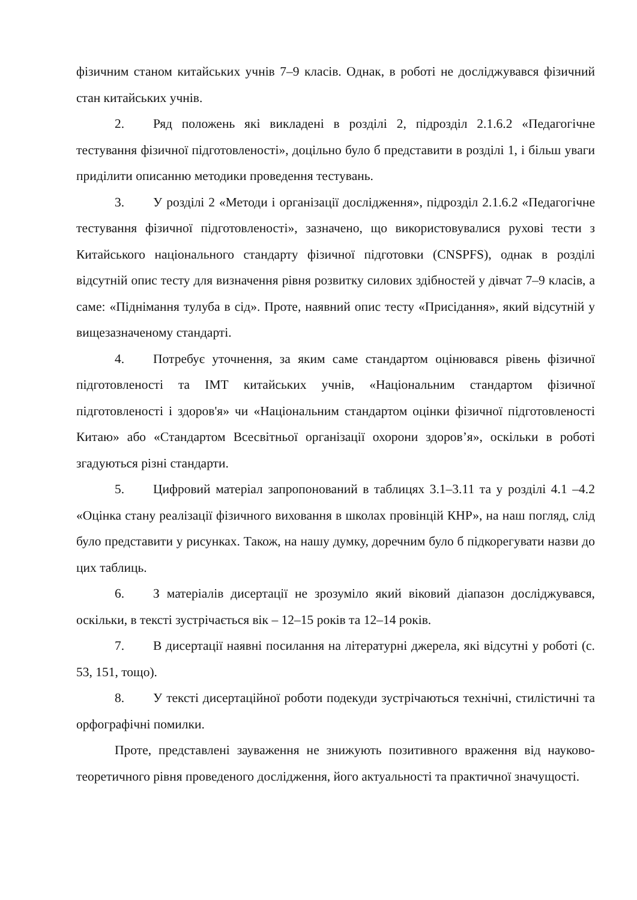фізичним станом китайських учнів 7–9 класів. Однак, в роботі не досліджувався фізичний стан китайських учнів.
2. Ряд положень які викладені в розділі 2, підрозділ 2.1.6.2 «Педагогічне тестування фізичної підготовленості», доцільно було б представити в розділі 1, і більш уваги приділити описанню методики проведення тестувань.
3. У розділі 2 «Методи і організації дослідження», підрозділ 2.1.6.2 «Педагогічне тестування фізичної підготовленості», зазначено, що використовувалися рухові тести з Китайського національного стандарту фізичної підготовки (CNSPFS), однак в розділі відсутній опис тесту для визначення рівня розвитку силових здібностей у дівчат 7–9 класів, а саме: «Піднімання тулуба в сід». Проте, наявний опис тесту «Присідання», який відсутній у вищезазначеному стандарті.
4. Потребує уточнення, за яким саме стандартом оцінювався рівень фізичної підготовленості та ІМТ китайських учнів, «Національним стандартом фізичної підготовленості і здоров'я» чи «Національним стандартом оцінки фізичної підготовленості Китаю» або «Стандартом Всесвітньої організації охорони здоров’я», оскільки в роботі згадуються різні стандарти.
5. Цифровий матеріал запропонований в таблицях 3.1–3.11 та у розділі 4.1 –4.2 «Оцінка стану реалізації фізичного виховання в школах провінцій КНР», на наш погляд, слід було представити у рисунках. Також, на нашу думку, доречним було б підкорегувати назви до цих таблиць.
6. З матеріалів дисертації не зрозуміло який віковий діапазон досліджувався, оскільки, в тексті зустрічається вік – 12–15 років та 12–14 років.
7. В дисертації наявні посилання на літературні джерела, які відсутні у роботі (с. 53, 151, тощо).
8. У тексті дисертаційної роботи подекуди зустрічаються технічні, стилістичні та орфографічні помилки.
Проте, представлені зауваження не знижують позитивного враження від науково-теоретичного рівня проведеного дослідження, його актуальності та практичної значущості.